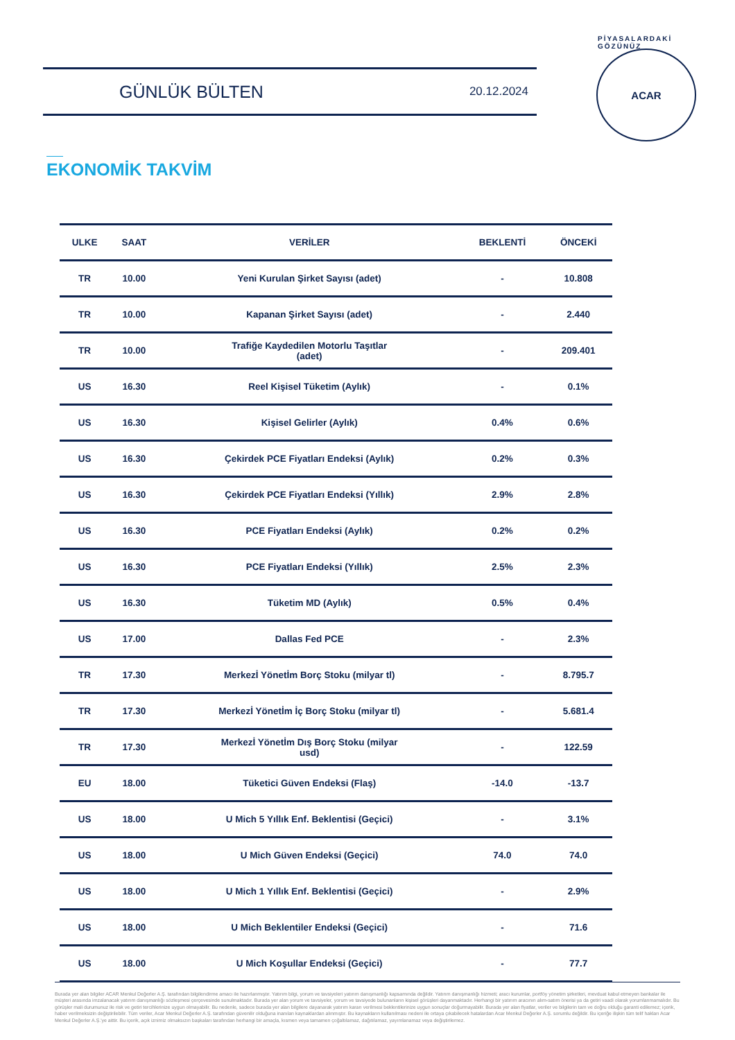GÜNLÜK BÜLTEN 20.12.2024
PİYASALARDAKİ GÖZÜNÜZ
ACAR
EKONOMİK TAKVİM
| ULKE | SAAT | VERİLER | BEKLENTİ | ÖNCEKİ |
| --- | --- | --- | --- | --- |
| TR | 10.00 | Yeni Kurulan Şirket Sayısı (adet) | - | 10.808 |
| TR | 10.00 | Kapanan Şirket Sayısı (adet) | - | 2.440 |
| TR | 10.00 | Trafiğe Kaydedilen Motorlu Taşıtlar (adet) | - | 209.401 |
| US | 16.30 | Reel Kişisel Tüketim (Aylık) | - | 0.1% |
| US | 16.30 | Kişisel Gelirler (Aylık) | 0.4% | 0.6% |
| US | 16.30 | Çekirdek PCE Fiyatları Endeksi (Aylık) | 0.2% | 0.3% |
| US | 16.30 | Çekirdek PCE Fiyatları Endeksi (Yıllık) | 2.9% | 2.8% |
| US | 16.30 | PCE Fiyatları Endeksi (Aylık) | 0.2% | 0.2% |
| US | 16.30 | PCE Fiyatları Endeksi (Yıllık) | 2.5% | 2.3% |
| US | 16.30 | Tüketim MD (Aylık) | 0.5% | 0.4% |
| US | 17.00 | Dallas Fed PCE | - | 2.3% |
| TR | 17.30 | Merkezİ Yönetİm Borç Stoku (milyar tl) | - | 8.795.7 |
| TR | 17.30 | Merkezİ Yönetİm İç Borç Stoku (milyar tl) | - | 5.681.4 |
| TR | 17.30 | Merkezİ Yönetİm Dış Borç Stoku (milyar usd) | - | 122.59 |
| EU | 18.00 | Tüketici Güven Endeksi (Flaş) | -14.0 | -13.7 |
| US | 18.00 | U Mich 5 Yıllık Enf. Beklentisi (Geçici) | - | 3.1% |
| US | 18.00 | U Mich Güven Endeksi (Geçici) | 74.0 | 74.0 |
| US | 18.00 | U Mich 1 Yıllık Enf. Beklentisi (Geçici) | - | 2.9% |
| US | 18.00 | U Mich Beklentiler Endeksi (Geçici) | - | 71.6 |
| US | 18.00 | U Mich Koşullar Endeksi (Geçici) | - | 77.7 |
Burada yer alan bilgiler ACAR Menkul Değerler A.Ş. tarafından bilgilendirme amacı ile hazırlanmıştır. Yatırım bilgi, yorum ve tavsiyeleri yatırım danışmanlığı kapsamında değildir. Yatırım danışmanlığı hizmeti; aracı kurumlar, portföy yönetim şirketleri, mevduat kabul etmeyen bankalar ile müşteri arasında imzalanacak yatırım danışmanlığı sözleşmesi çerçevesinde sunulmaktadır. Burada yer alan yorum ve tavsiyeler, yorum ve tavsiyede bulunanların kişisel görüşleri dayanmaktadır. Herhangi bir yatırım aracının alım-satım önerisi ya da getiri vaadi olarak yorumlanmamalıdır. Bu görüşler mali durumunuz ile risk ve getiri tercihlerinize uygun olmayabilir. Bu nedenle, sadece burada yer alan bilgilere dayanarak yatırım kararı verilmesi beklentilerinize uygun sonuçlar doğurmayabilir. Burada yer alan fiyatlar, veriler ve bilgilerin tam ve doğru olduğu garanti edilemez; içerik, haber verilmeksizin değiştirilebilir. Tüm veriler, Acar Menkul Değerler A.Ş. tarafından güvenilir olduğuna inanılan kaynaklardan alınmıştır. Bu kaynakların kullanılması nedeni ile ortaya çıkabilecek hatalardan Acar Menkul Değerler A.Ş. sorumlu değildir. Bu içeriğe ilişkin tüm telif hakları Acar Menkul Değerler A.Ş.'ye aittir. Bu içerik, açık iznimiz olmaksızın başkaları tarafından herhangi bir amaçla, kısmen veya tamamen çoğaltılamaz, dağıtılamaz, yayımlanamaz veya değiştirilemez.